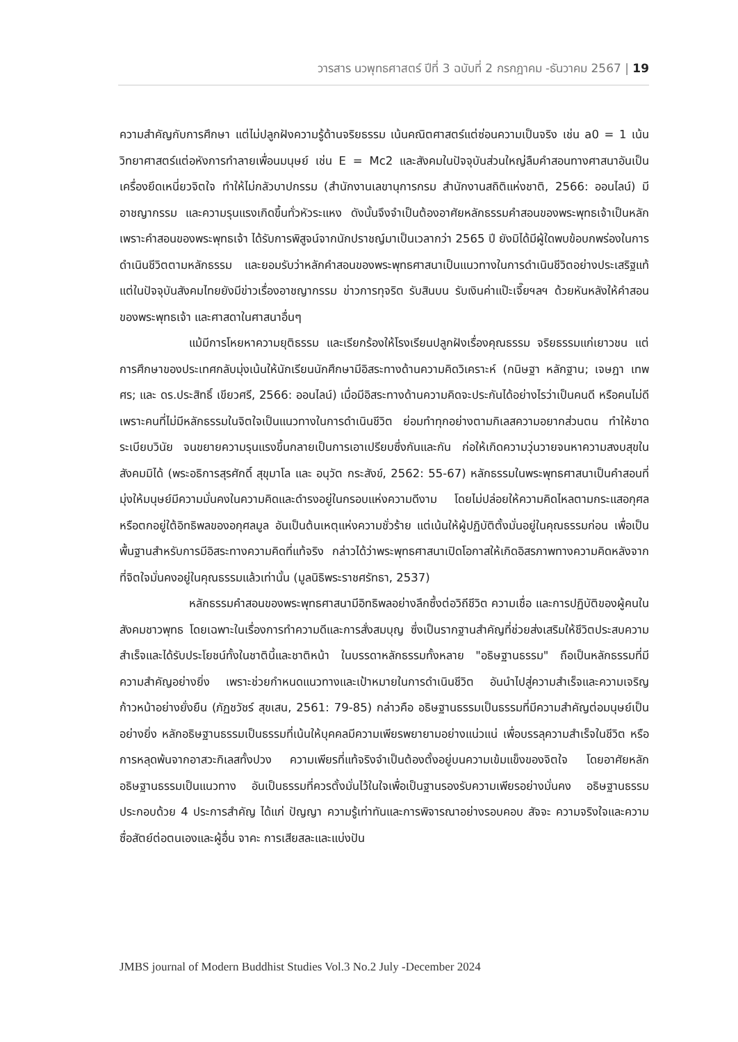วารสาร นวพุทธศาสตร์ ปีที่ 3 ฉบับที่ 2 กรกฎาคม -ธันวาคม 2567 | 19
ความสำคัญกับการศึกษา แต่ไม่ปลูกฝังความรู้ด้านจริยธรรม เน้นคณิตศาสตร์แต่ซ่อนความเป็นจริง เช่น a0 = 1 เน้นวิทยาศาสตร์แต่อหังการทำลายเพื่อนมนุษย์ เช่น E = Mc2 และสังคมในปัจจุบันส่วนใหญ่ลืมคำสอนทางศาสนาอันเป็นเครื่องยึดเหนี่ยวจิตใจ ทำให้ไม่กลัวบาปกรรม (สำนักงานเลขานุการกรม สำนักงานสถิติแห่งชาติ, 2566: ออนไลน์) มีอาชญากรรม และความรุนแรงเกิดขึ้นทั่วหัวระแหง ดังนั้นจึงจำเป็นต้องอาศัยหลักธรรมคำสอนของพระพุทธเจ้าเป็นหลัก เพราะคำสอนของพระพุทธเจ้า ได้รับการพิสูจน์จากนักปราชญ์มาเป็นเวลากว่า 2565 ปี ยังมิได้มีผู้ใดพบข้อบกพร่องในการดำเนินชีวิตตามหลักธรรม และยอมรับว่าหลักคำสอนของพระพุทธศาสนาเป็นแนวทางในการดำเนินชีวิตอย่างประเสริฐแท้ แต่ในปัจจุบันสังคมไทยยังมีข่าวเรื่องอาชญากรรม ข่าวการทุจริต รับสินบน รับเงินค่าแป๊ะเจี๊ยฯลฯ ด้วยหันหลังให้คำสอนของพระพุทธเจ้า และศาสดาในศาสนาอื่นๆ
แม้มีการโหยหาความยุติธรรม และเรียกร้องให้โรงเรียนปลูกฝังเรื่องคุณธรรม จริยธรรมแก่เยาวชน แต่การศึกษาของประเทศกลับมุ่งเน้นให้นักเรียนนักศึกษามีอิสระทางด้านความคิดวิเคราะห์ (กนิษฐา หลักฐาน; เจษฎา เทพศร; และ ดร.ประสิทธิ์ เขียวศรี, 2566: ออนไลน์) เมื่อมีอิสระทางด้านความคิดจะประกันได้อย่างไรว่าเป็นคนดี หรือคนไม่ดี เพราะคนที่ไม่มีหลักธรรมในจิตใจเป็นแนวทางในการดำเนินชีวิต ย่อมทำทุกอย่างตามกิเลสความอยากส่วนตน ทำให้ขาดระเบียบวินัย จนขยายความรุนแรงขึ้นกลายเป็นการเอาเปรียบซึ่งกันและกัน ก่อให้เกิดความวุ่นวายจนหาความสงบสุขในสังคมมิได้ (พระอธิการสุรศักดิ์ สุขุมาโล และ อนุวัต กระสังข์, 2562: 55-67) หลักธรรมในพระพุทธศาสนาเป็นคำสอนที่มุ่งให้มนุษย์มีความมั่นคงในความคิดและดำรงอยู่ในกรอบแห่งความดีงาม โดยไม่ปล่อยให้ความคิดไหลตามกระแสอกุศลหรือตกอยู่ใต้อิทธิพลของอกุศลมูล อันเป็นต้นเหตุแห่งความชั่วร้าย แต่เน้นให้ผู้ปฏิบัติตั้งมั่นอยู่ในคุณธรรมก่อน เพื่อเป็นพื้นฐานสำหรับการมีอิสระทางความคิดที่แท้จริง กล่าวได้ว่าพระพุทธศาสนาเปิดโอกาสให้เกิดอิสรภาพทางความคิดหลังจากที่จิตใจมั่นคงอยู่ในคุณธรรมแล้วเท่านั้น (มูลนิธิพระราชศรัทธา, 2537)
หลักธรรมคำสอนของพระพุทธศาสนามีอิทธิพลอย่างลึกซึ้งต่อวิถีชีวิต ความเชื่อ และการปฏิบัติของผู้คนในสังคมชาวพุทธ โดยเฉพาะในเรื่องการทำความดีและการสั่งสมบุญ ซึ่งเป็นรากฐานสำคัญที่ช่วยส่งเสริมให้ชีวิตประสบความสำเร็จและได้รับประโยชน์ทั้งในชาตินี้และชาติหน้า ในบรรดาหลักธรรมทั้งหลาย "อธิษฐานธรรม" ถือเป็นหลักธรรมที่มีความสำคัญอย่างยิ่ง เพราะช่วยกำหนดแนวทางและเป้าหมายในการดำเนินชีวิต อันนำไปสู่ความสำเร็จและความเจริญก้าวหน้าอย่างยั่งยืน (ภัฏชวัชร์ สุขเสน, 2561: 79-85) กล่าวคือ อธิษฐานธรรมเป็นธรรมที่มีความสำคัญต่อมนุษย์เป็นอย่างยิ่ง หลักอธิษฐานธรรมเป็นธรรมที่เน้นให้บุคคลมีความเพียรพยายามอย่างแน่วแน่ เพื่อบรรลุความสำเร็จในชีวิต หรือการหลุดพ้นจากอาสวะกิเลสทั้งปวง ความเพียรที่แท้จริงจำเป็นต้องตั้งอยู่บนความเข้มแข็งของจิตใจ โดยอาศัยหลักอธิษฐานธรรมเป็นแนวทาง อันเป็นธรรมที่ควรตั้งมั่นไว้ในใจเพื่อเป็นฐานรองรับความเพียรอย่างมั่นคง อธิษฐานธรรมประกอบด้วย 4 ประการสำคัญ ได้แก่ ปัญญา ความรู้เท่าทันและการพิจารณาอย่างรอบคอบ สัจจะ ความจริงใจและความซื่อสัตย์ต่อตนเองและผู้อื่น จาคะ การเสียสละและแบ่งปัน
JMBS journal of Modern Buddhist Studies Vol.3 No.2 July -December 2024